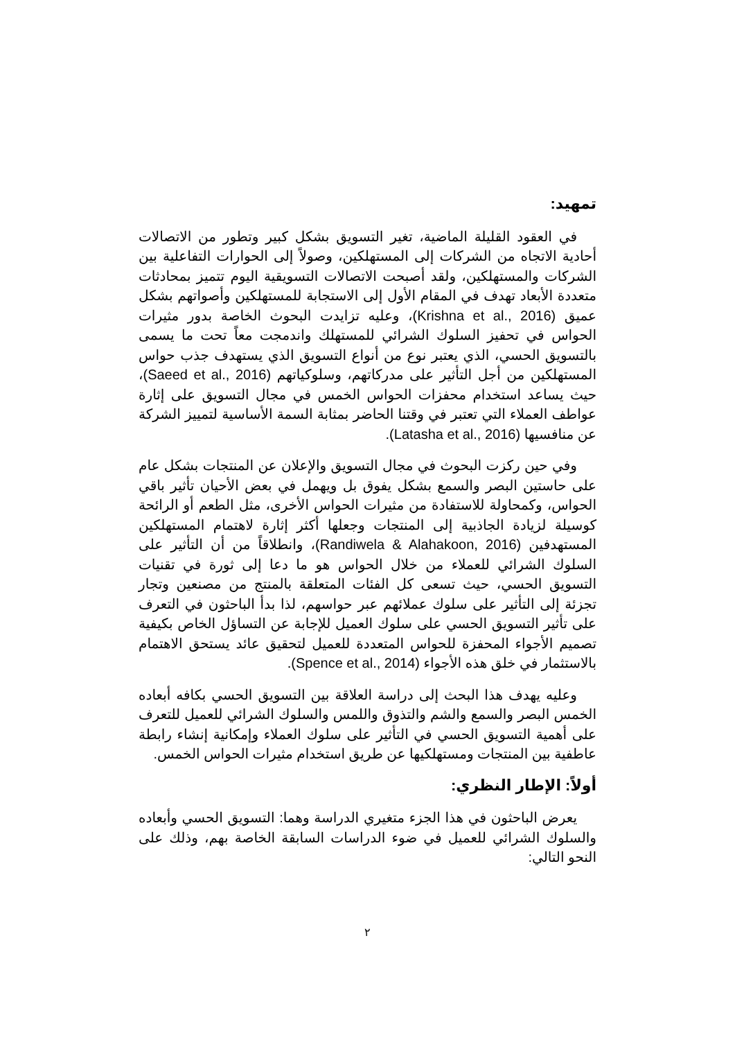تمهيد:
في العقود القليلة الماضية، تغير التسويق بشكل كبير وتطور من الاتصالات أحادية الاتجاه من الشركات إلى المستهلكين، وصولاً إلى الحوارات التفاعلية بين الشركات والمستهلكين، ولقد أصبحت الاتصالات التسويقية اليوم تتميز بمحادثات متعددة الأبعاد تهدف في المقام الأول إلى الاستجابة للمستهلكين وأصواتهم بشكل عميق (Krishna et al., 2016)، وعليه تزايدت البحوث الخاصة بدور مثيرات الحواس في تحفيز السلوك الشرائي للمستهلك واندمجت معاً تحت ما يسمى بالتسويق الحسي، الذي يعتبر نوع من أنواع التسويق الذي يستهدف جذب حواس المستهلكين من أجل التأثير على مدركاتهم، وسلوكياتهم (Saeed et al., 2016)، حيث يساعد استخدام محفزات الحواس الخمس في مجال التسويق على إثارة عواطف العملاء التي تعتبر في وقتنا الحاضر بمثابة السمة الأساسية لتمييز الشركة عن منافسيها (Latasha et al., 2016).
وفي حين ركزت البحوث في مجال التسويق والإعلان عن المنتجات بشكل عام على حاستين البصر والسمع بشكل يفوق بل ويهمل في بعض الأحيان تأثير باقي الحواس، وكمحاولة للاستفادة من مثيرات الحواس الأخرى، مثل الطعم أو الرائحة كوسيلة لزيادة الجاذبية إلى المنتجات وجعلها أكثر إثارة لاهتمام المستهلكين المستهدفين (Randiwela & Alahakoon, 2016)، وانطلاقاً من أن التأثير على السلوك الشرائي للعملاء من خلال الحواس هو ما دعا إلى ثورة في تقنيات التسويق الحسي، حيث تسعى كل الفئات المتعلقة بالمنتج من مصنعين وتجار تجزئة إلى التأثير على سلوك عملائهم عبر حواسهم، لذا بدأ الباحثون في التعرف على تأثير التسويق الحسي على سلوك العميل للإجابة عن التساؤل الخاص بكيفية تصميم الأجواء المحفزة للحواس المتعددة للعميل لتحقيق عائد يستحق الاهتمام بالاستثمار في خلق هذه الأجواء (Spence et al., 2014).
وعليه يهدف هذا البحث إلى دراسة العلاقة بين التسويق الحسي بكافه أبعاده الخمس البصر والسمع والشم والتذوق واللمس والسلوك الشرائي للعميل للتعرف على أهمية التسويق الحسي في التأثير على سلوك العملاء وإمكانية إنشاء رابطة عاطفية بين المنتجات ومستهلكيها عن طريق استخدام مثيرات الحواس الخمس.
أولاً: الإطار النظري:
يعرض الباحثون في هذا الجزء متغيري الدراسة وهما: التسويق الحسي وأبعاده والسلوك الشرائي للعميل في ضوء الدراسات السابقة الخاصة بهم، وذلك على النحو التالي:
٢